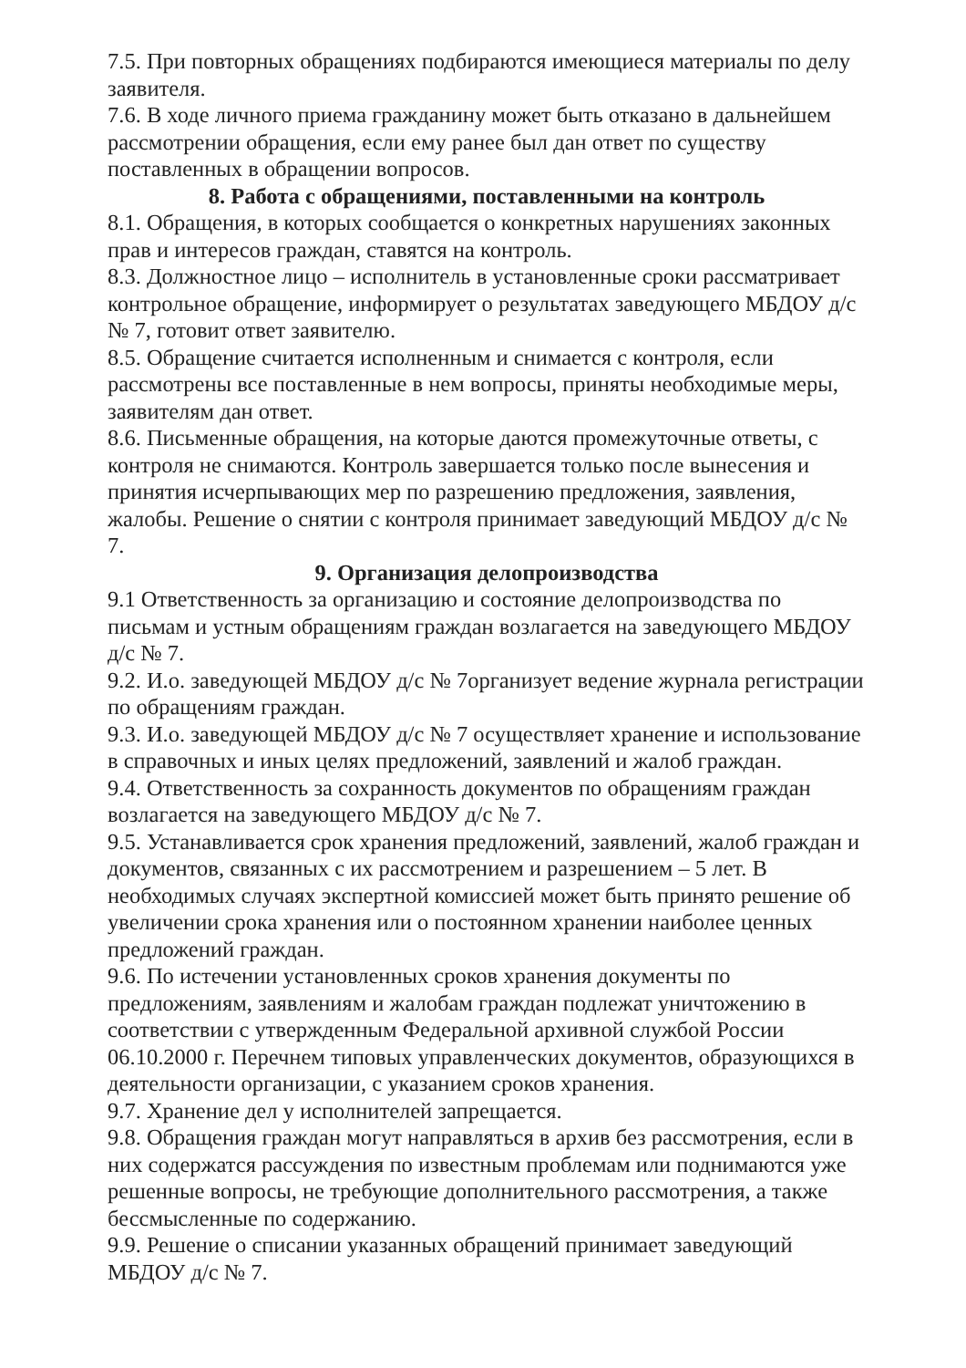7.5. При повторных обращениях подбираются имеющиеся материалы по делу заявителя.
7.6. В ходе личного приема гражданину может быть отказано в дальнейшем рассмотрении обращения, если ему ранее был дан ответ по существу поставленных в обращении вопросов.
8. Работа с обращениями, поставленными на контроль
8.1. Обращения, в которых сообщается о конкретных нарушениях законных прав и интересов граждан, ставятся на контроль.
8.3. Должностное лицо – исполнитель в установленные сроки рассматривает контрольное обращение, информирует о результатах заведующего МБДОУ д/с № 7, готовит ответ заявителю.
8.5. Обращение считается исполненным и снимается с контроля, если рассмотрены все поставленные в нем вопросы, приняты необходимые меры, заявителям дан ответ.
8.6. Письменные обращения, на которые даются промежуточные ответы, с контроля не снимаются. Контроль завершается только после вынесения и принятия исчерпывающих мер по разрешению предложения, заявления, жалобы. Решение о снятии с контроля принимает заведующий МБДОУ д/с № 7.
9. Организация делопроизводства
9.1 Ответственность за организацию и состояние делопроизводства по письмам и устным обращениям граждан возлагается на заведующего МБДОУ д/с № 7.
9.2. И.о. заведующей МБДОУ д/с № 7организует ведение журнала регистрации по обращениям граждан.
9.3. И.о. заведующей МБДОУ д/с № 7 осуществляет хранение и использование в справочных и иных целях предложений, заявлений и жалоб граждан.
9.4. Ответственность за сохранность документов по обращениям граждан возлагается на заведующего МБДОУ д/с № 7.
9.5. Устанавливается срок хранения предложений, заявлений, жалоб граждан и документов, связанных с их рассмотрением и разрешением – 5 лет. В необходимых случаях экспертной комиссией может быть принято решение об увеличении срока хранения или о постоянном хранении наиболее ценных предложений граждан.
9.6. По истечении установленных сроков хранения документы по предложениям, заявлениям и жалобам граждан подлежат уничтожению в соответствии с утвержденным Федеральной архивной службой России 06.10.2000 г. Перечнем типовых управленческих документов, образующихся в деятельности организации, с указанием сроков хранения.
9.7. Хранение дел у исполнителей запрещается.
9.8. Обращения граждан могут направляться в архив без рассмотрения, если в них содержатся рассуждения по известным проблемам или поднимаются уже решенные вопросы, не требующие дополнительного рассмотрения, а также бессмысленные по содержанию.
9.9. Решение о списании указанных обращений принимает заведующий МБДОУ д/с № 7.